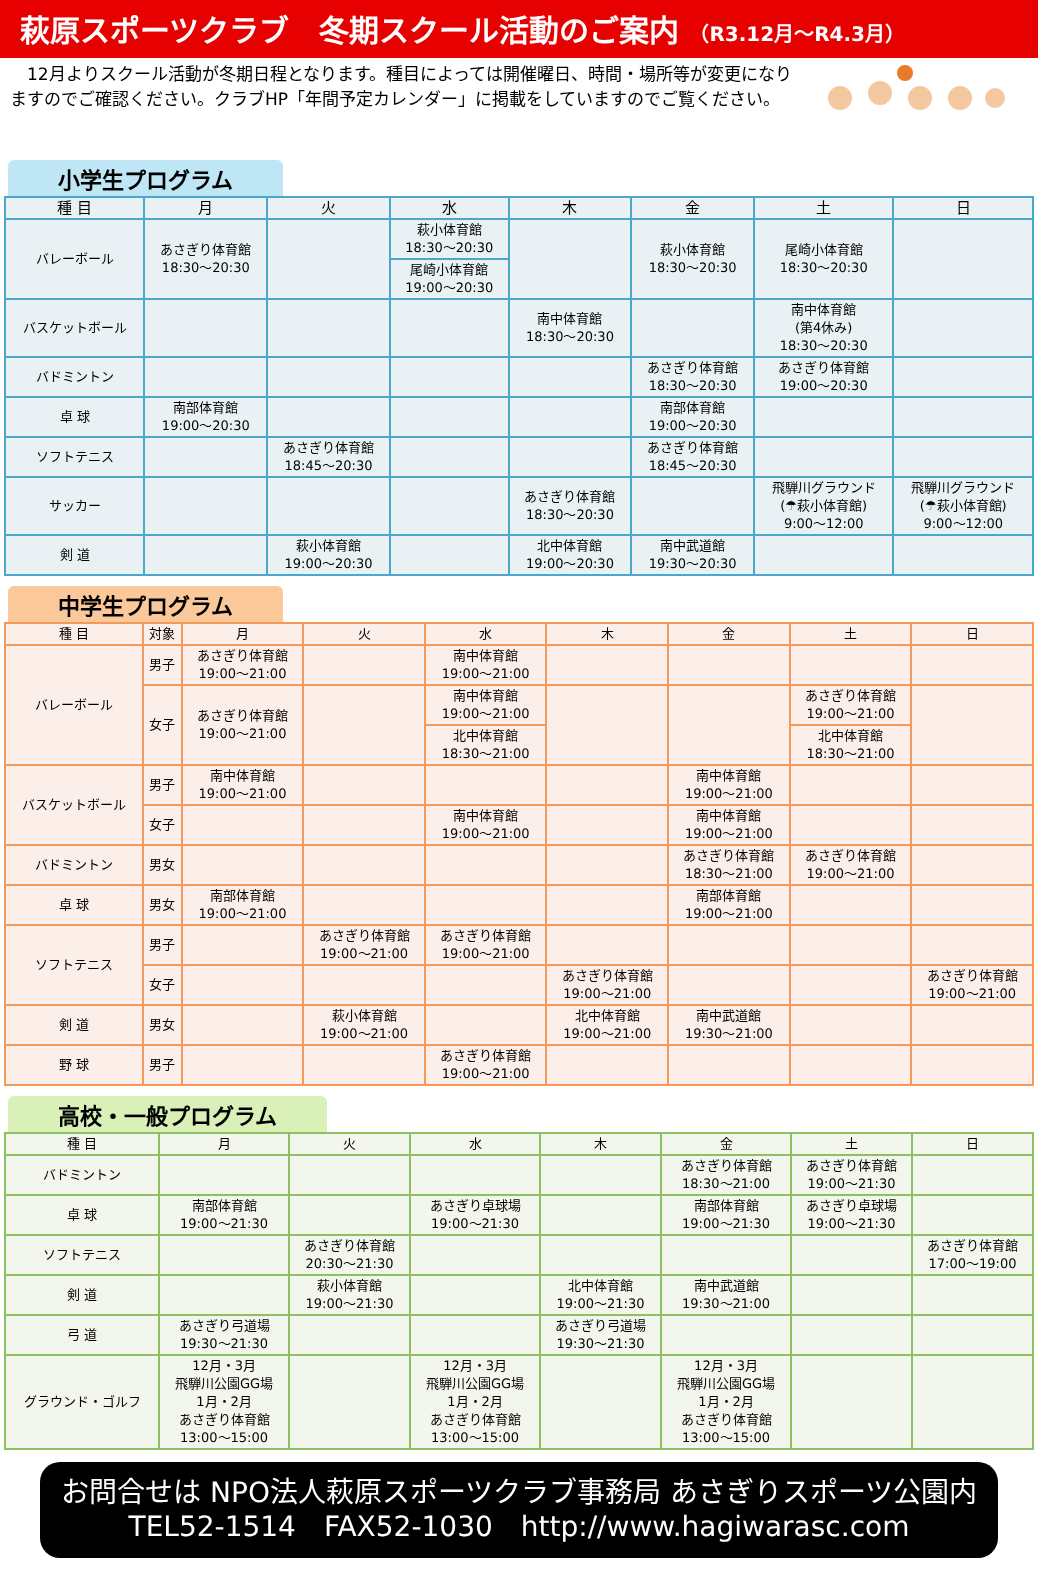萩原スポーツクラブ　冬期スクール活動のご案内 （R3.12月～R4.3月）
　12月よりスクール活動が冬期日程となります。種目によっては開催曜日、時間・場所等が変更になりますのでご確認ください。クラブHP「年間予定カレンダー」に掲載をしていますのでご覧ください。
小学生プログラム
| 種 目 | 月 | 火 | 水 | 木 | 金 | 土 | 日 |
| --- | --- | --- | --- | --- | --- | --- | --- |
| バレーボール | あさぎり体育館 18:30～20:30 | | 萩小体育館 18:30～20:30 | | 萩小体育館 18:30～20:30 | 尾崎小体育館 18:30～20:30 | |
| | | | 尾崎小体育館 19:00～20:30 | | | | |
| バスケットボール | | | | 南中体育館 18:30～20:30 | | 南中体育館 (第4休み) 18:30～20:30 | |
| バドミントン | | | | | あさぎり体育館 18:30～20:30 | あさぎり体育館 19:00～20:30 | |
| 卓 球 | 南部体育館 19:00～20:30 | | | | 南部体育館 19:00～20:30 | | |
| ソフトテニス | | あさぎり体育館 18:45～20:30 | | | あさぎり体育館 18:45～20:30 | | |
| サッカー | | | | あさぎり体育館 18:30～20:30 | | 飛騨川グラウンド (☂萩小体育館) 9:00～12:00 | 飛騨川グラウンド (☂萩小体育館) 9:00～12:00 |
| 剣 道 | | 萩小体育館 19:00～20:30 | | 北中体育館 19:00～20:30 | 南中武道館 19:30～20:30 | | |
中学生プログラム
| 種 目 | 対象 | 月 | 火 | 水 | 木 | 金 | 土 | 日 |
| --- | --- | --- | --- | --- | --- | --- | --- | --- |
| バレーボール | 男子 | あさぎり体育館 19:00～21:00 | | 南中体育館 19:00～21:00 | | | | |
| | 女子 | あさぎり体育館 19:00～21:00 | | 南中体育館 19:00～21:00 | | | あさぎり体育館 19:00～21:00 | |
| | | | | 北中体育館 18:30～21:00 | | | 北中体育館 18:30～21:00 | |
| バスケットボール | 男子 | 南中体育館 19:00～21:00 | | | | 南中体育館 19:00～21:00 | | |
| | 女子 | | | 南中体育館 19:00～21:00 | | 南中体育館 19:00～21:00 | | |
| バドミントン | 男女 | | | | | あさぎり体育館 18:30～21:00 | あさぎり体育館 19:00～21:00 | |
| 卓 球 | 男女 | 南部体育館 19:00～21:00 | | | | 南部体育館 19:00～21:00 | | |
| ソフトテニス | 男子 | | あさぎり体育館 19:00～21:00 | あさぎり体育館 19:00～21:00 | | | | |
| | 女子 | | | | あさぎり体育館 19:00～21:00 | | | あさぎり体育館 19:00～21:00 |
| 剣 道 | 男女 | | 萩小体育館 19:00～21:00 | | 北中体育館 19:00～21:00 | 南中武道館 19:30～21:00 | | |
| 野 球 | 男子 | | | あさぎり体育館 19:00～21:00 | | | | |
高校・一般プログラム
| 種 目 | 月 | 火 | 水 | 木 | 金 | 土 | 日 |
| --- | --- | --- | --- | --- | --- | --- | --- |
| バドミントン | | | | | あさぎり体育館 18:30～21:00 | あさぎり体育館 19:00～21:30 | |
| 卓 球 | 南部体育館 19:00～21:30 | | あさぎり卓球場 19:00～21:30 | | 南部体育館 19:00～21:30 | あさぎり卓球場 19:00～21:30 | |
| ソフトテニス | | あさぎり体育館 20:30～21:30 | | | | | あさぎり体育館 17:00～19:00 |
| 剣 道 | | 萩小体育館 19:00～21:30 | | 北中体育館 19:00～21:30 | 南中武道館 19:30～21:00 | | |
| 弓 道 | あさぎり弓道場 19:30～21:30 | | | あさぎり弓道場 19:30～21:30 | | | |
| グラウンド・ゴルフ | 12月・3月 飛騨川公園GG場 1月・2月 あさぎり体育館 13:00～15:00 | | 12月・3月 飛騨川公園GG場 1月・2月 あさぎり体育館 13:00～15:00 | | 12月・3月 飛騨川公園GG場 1月・2月 あさぎり体育館 13:00～15:00 | | |
お問合せは NPO法人萩原スポーツクラブ事務局 あさぎりスポーツ公園内
TEL52-1514　FAX52-1030　http://www.hagiwarasc.com